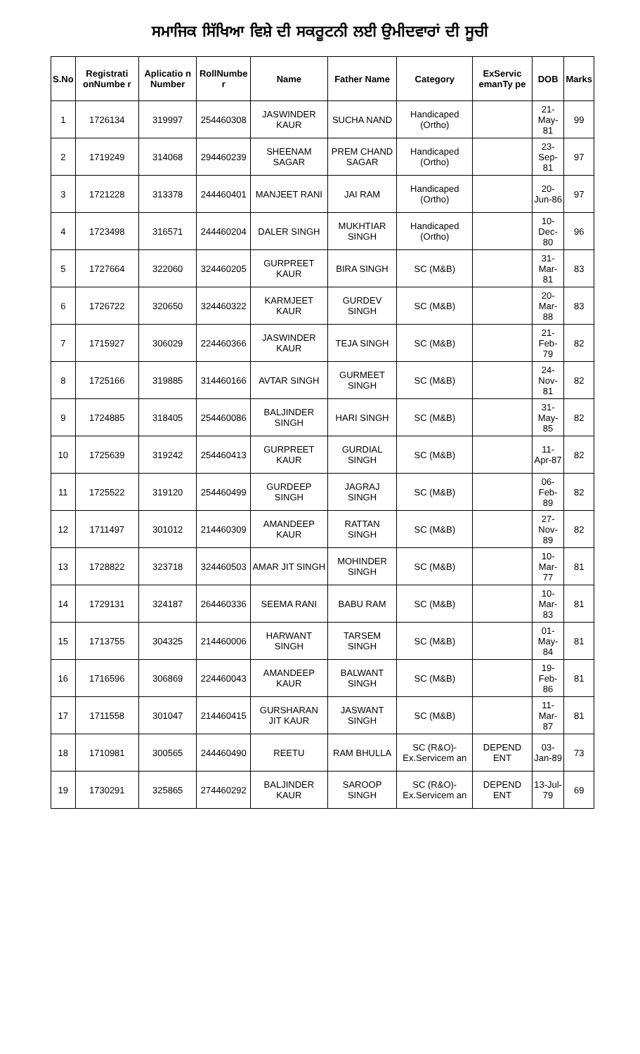ਸਮਾਜਿਕ ਸਿੱਖਿਆ ਵਿਸ਼ੇ ਦੀ ਸਕਰੂਟਨੀ ਲਈ ਉਮੀਦਵਾਰਾਂ ਦੀ ਸੂਚੀ
| S.No | Registrati onNumbe r | Aplicatio n Number | RollNumbe r | Name | Father Name | Category | ExServic emanTy pe | DOB | Marks |
| --- | --- | --- | --- | --- | --- | --- | --- | --- | --- |
| 1 | 1726134 | 319997 | 254460308 | JASWINDER KAUR | SUCHA NAND | Handicaped (Ortho) | | 21-May-81 | 99 |
| 2 | 1719249 | 314068 | 294460239 | SHEENAM SAGAR | PREM CHAND SAGAR | Handicaped (Ortho) | | 23-Sep-81 | 97 |
| 3 | 1721228 | 313378 | 244460401 | MANJEET RANI | JAI RAM | Handicaped (Ortho) | | 20-Jun-86 | 97 |
| 4 | 1723498 | 316571 | 244460204 | DALER SINGH | MUKHTIAR SINGH | Handicaped (Ortho) | | 10-Dec-80 | 96 |
| 5 | 1727664 | 322060 | 324460205 | GURPREET KAUR | BIRA SINGH | SC (M&B) | | 31-Mar-81 | 83 |
| 6 | 1726722 | 320650 | 324460322 | KARMJEET KAUR | GURDEV SINGH | SC (M&B) | | 20-Mar-88 | 83 |
| 7 | 1715927 | 306029 | 224460366 | JASWINDER KAUR | TEJA SINGH | SC (M&B) | | 21-Feb-79 | 82 |
| 8 | 1725166 | 319885 | 314460166 | AVTAR SINGH | GURMEET SINGH | SC (M&B) | | 24-Nov-81 | 82 |
| 9 | 1724885 | 318405 | 254460086 | BALJINDER SINGH | HARI SINGH | SC (M&B) | | 31-May-85 | 82 |
| 10 | 1725639 | 319242 | 254460413 | GURPREET KAUR | GURDIAL SINGH | SC (M&B) | | 11-Apr-87 | 82 |
| 11 | 1725522 | 319120 | 254460499 | GURDEEP SINGH | JAGRAJ SINGH | SC (M&B) | | 06-Feb-89 | 82 |
| 12 | 1711497 | 301012 | 214460309 | AMANDEEP KAUR | RATTAN SINGH | SC (M&B) | | 27-Nov-89 | 82 |
| 13 | 1728822 | 323718 | 324460503 | AMAR JIT SINGH | MOHINDER SINGH | SC (M&B) | | 10-Mar-77 | 81 |
| 14 | 1729131 | 324187 | 264460336 | SEEMA RANI | BABU RAM | SC (M&B) | | 10-Mar-83 | 81 |
| 15 | 1713755 | 304325 | 214460006 | HARWANT SINGH | TARSEM SINGH | SC (M&B) | | 01-May-84 | 81 |
| 16 | 1716596 | 306869 | 224460043 | AMANDEEP KAUR | BALWANT SINGH | SC (M&B) | | 19-Feb-86 | 81 |
| 17 | 1711558 | 301047 | 214460415 | GURSHARAN JIT KAUR | JASWANT SINGH | SC (M&B) | | 11-Mar-87 | 81 |
| 18 | 1710981 | 300565 | 244460490 | REETU | RAM BHULLA | SC (R&O)- Ex.Servicem an | DEPEND ENT | 03-Jan-89 | 73 |
| 19 | 1730291 | 325865 | 274460292 | BALJINDER KAUR | SAROOP SINGH | SC (R&O)- Ex.Servicem an | DEPEND ENT | 13-Jul-79 | 69 |